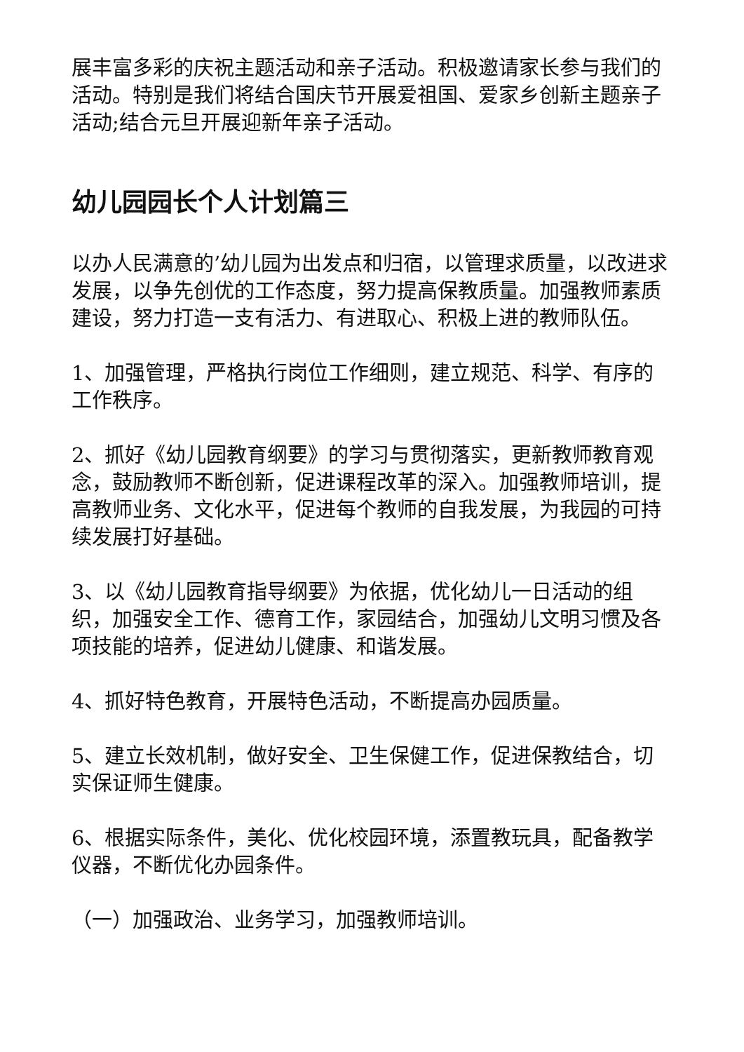展丰富多彩的庆祝主题活动和亲子活动。积极邀请家长参与我们的活动。特别是我们将结合国庆节开展爱祖国、爱家乡创新主题亲子活动;结合元旦开展迎新年亲子活动。
幼儿园园长个人计划篇三
以办人民满意的’幼儿园为出发点和归宿，以管理求质量，以改进求发展，以争先创优的工作态度，努力提高保教质量。加强教师素质建设，努力打造一支有活力、有进取心、积极上进的教师队伍。
1、加强管理，严格执行岗位工作细则，建立规范、科学、有序的工作秩序。
2、抓好《幼儿园教育纲要》的学习与贯彻落实，更新教师教育观念，鼓励教师不断创新，促进课程改革的深入。加强教师培训，提高教师业务、文化水平，促进每个教师的自我发展，为我园的可持续发展打好基础。
3、以《幼儿园教育指导纲要》为依据，优化幼儿一日活动的组织，加强安全工作、德育工作，家园结合，加强幼儿文明习惯及各项技能的培养，促进幼儿健康、和谐发展。
4、抓好特色教育，开展特色活动，不断提高办园质量。
5、建立长效机制，做好安全、卫生保健工作，促进保教结合，切实保证师生健康。
6、根据实际条件，美化、优化校园环境，添置教玩具，配备教学仪器，不断优化办园条件。
（一）加强政治、业务学习，加强教师培训。